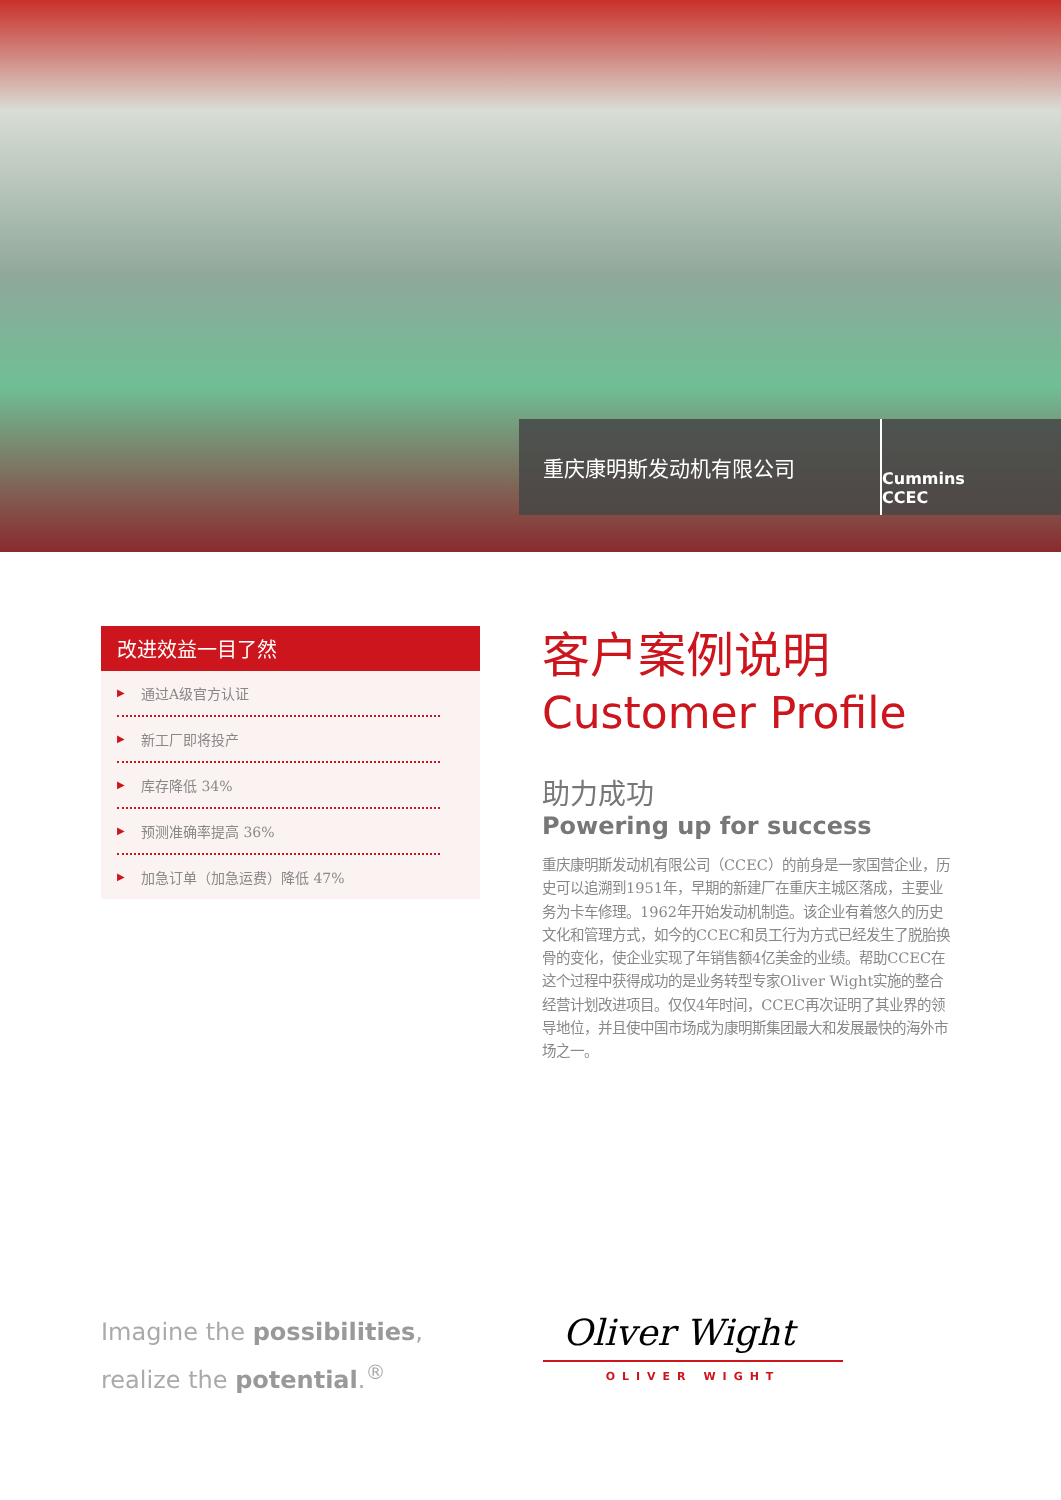重庆康明斯发动机有限公司
Cummins CCEC
改进效益一目了然
▶ 通过A级官方认证
▶ 新工厂即将投产
▶ 库存降低 34%
▶ 预测准确率提高 36%
▶ 加急订单（加急运费）降低 47%
客户案例说明
Customer Profile
助力成功
Powering up for success
重庆康明斯发动机有限公司（CCEC）的前身是一家国营企业，历史可以追溯到1951年，早期的新建厂在重庆主城区落成，主要业务为卡车修理。1962年开始发动机制造。该企业有着悠久的历史文化和管理方式，如今的CCEC和员工行为方式已经发生了脱胎换骨的变化，使企业实现了年销售额4亿美金的业绩。帮助CCEC在这个过程中获得成功的是业务转型专家Oliver Wight实施的整合经营计划改进项目。仅仅4年时间，CCEC再次证明了其业界的领导地位，并且使中国市场成为康明斯集团最大和发展最快的海外市场之一。
Imagine the possibilities,
realize the potential.<sup>®</sup>
Oliver Wight
OLIVER WIGHT